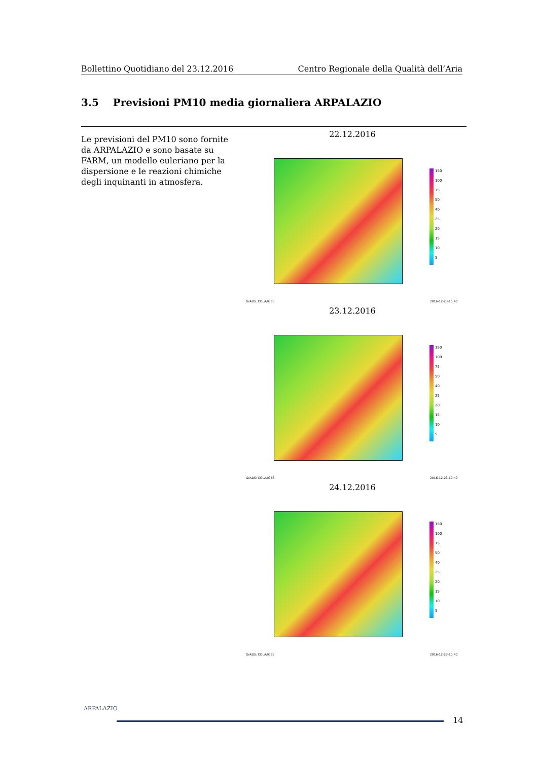Bollettino Quotidiano del 23.12.2016 Centro Regionale della Qualità dell’Aria
3.5 Previsioni PM10 media giornaliera ARPALAZIO
Le previsioni del PM10 sono fornite da ARPALAZIO e sono basate su FARM, un modello euleriano per la dispersione e le reazioni chimiche degli inquinanti in atmosfera.
22.12.2016
150
100
75
50
40
25
20
15
10
5
GrADS: COLA/IGES 2016-12-23-10:40
23.12.2016
150
100
75
50
40
25
20
15
10
5
GrADS: COLA/IGES 2016-12-23-10:40
24.12.2016
150
100
75
50
40
25
20
15
10
5
GrADS: COLA/IGES 2016-12-23-10:40
ARPALAZIO
14